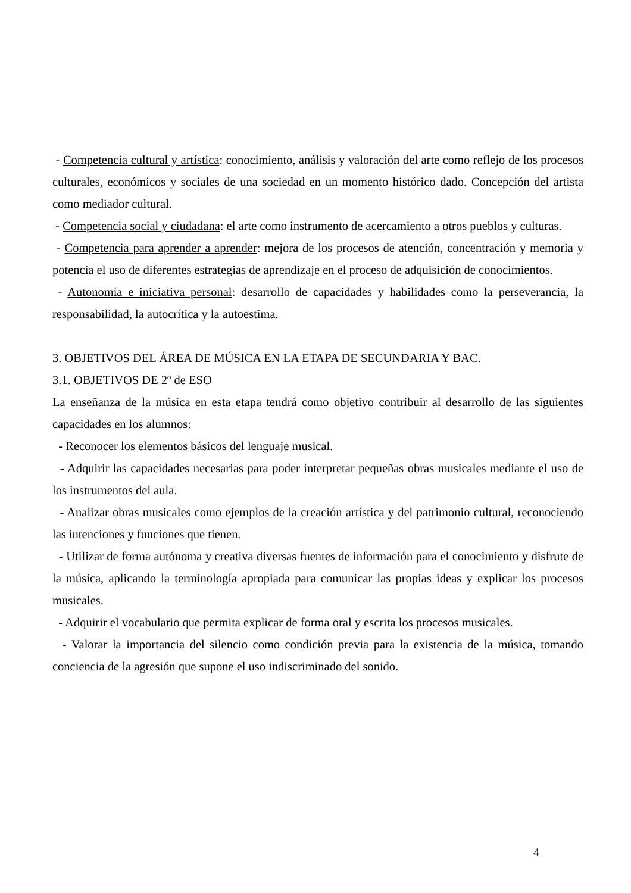- Competencia cultural y artística: conocimiento, análisis y valoración del arte como reflejo de los procesos culturales, económicos y sociales de una sociedad en un momento histórico dado. Concepción del artista como mediador cultural.
- Competencia social y ciudadana: el arte como instrumento de acercamiento a otros pueblos y culturas.
- Competencia para aprender a aprender: mejora de los procesos de atención, concentración y memoria y potencia el uso de diferentes estrategias de aprendizaje en el proceso de adquisición de conocimientos.
- Autonomía e iniciativa personal: desarrollo de capacidades y habilidades como la perseverancia, la responsabilidad, la autocrítica y la autoestima.
3. OBJETIVOS DEL ÁREA DE MÚSICA EN LA ETAPA DE SECUNDARIA Y BAC.
3.1. OBJETIVOS DE 2º de ESO
La enseñanza de la música en esta etapa tendrá como objetivo contribuir al desarrollo de las siguientes capacidades en los alumnos:
- Reconocer los elementos básicos del lenguaje musical.
- Adquirir las capacidades necesarias para poder interpretar pequeñas obras musicales mediante el uso de los instrumentos del aula.
- Analizar obras musicales como ejemplos de la creación artística y del patrimonio cultural, reconociendo las intenciones y funciones que tienen.
- Utilizar de forma autónoma y creativa diversas fuentes de información para el conocimiento y disfrute de la música, aplicando la terminología apropiada para comunicar las propias ideas y explicar los procesos musicales.
- Adquirir el vocabulario que permita explicar de forma oral y escrita los procesos musicales.
- Valorar la importancia del silencio como condición previa para la existencia de la música, tomando conciencia de la agresión que supone el uso indiscriminado del sonido.
4